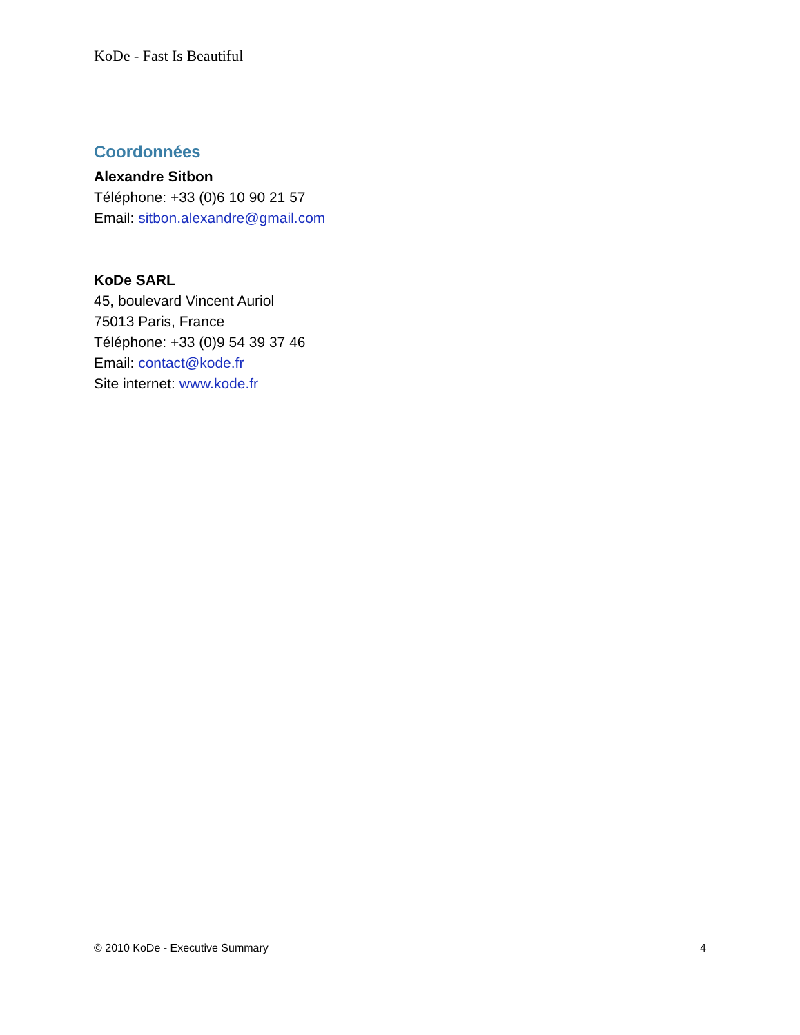KoDe - Fast Is Beautiful
Coordonnées
Alexandre Sitbon
Téléphone: +33 (0)6 10 90 21 57
Email: sitbon.alexandre@gmail.com
KoDe SARL
45, boulevard Vincent Auriol
75013 Paris, France
Téléphone: +33 (0)9 54 39 37 46
Email: contact@kode.fr
Site internet: www.kode.fr
© 2010 KoDe - Executive Summary 4